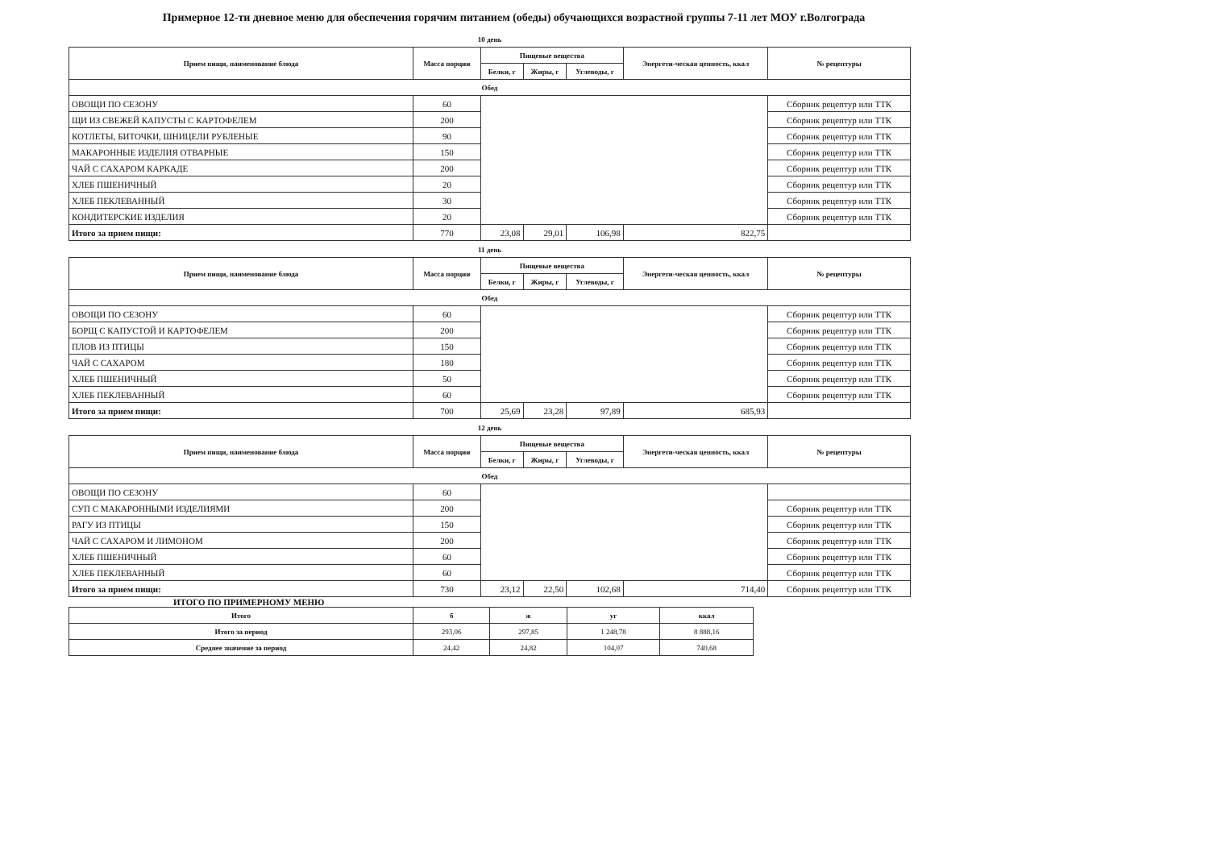Примерное 12-ти дневное меню для обеспечения горячим питанием (обеды) обучающихся возрастной группы 7-11 лет МОУ г.Волгограда
10 день
| Прием пищи, наименование блюда | Масса порции | Пищевые вещества | | | Энергети-ческая ценность, ккал | № рецептуры |
| --- | --- | --- | --- | --- | --- | --- |
| | | Белки, г | Жиры, г | Углеводы, г | | |
| Обед | | | | | | |
| ОВОЩИ ПО СЕЗОНУ | 60 | | | | | Сборник рецептур или ТТК |
| ЩИ ИЗ СВЕЖЕЙ КАПУСТЫ С КАРТОФЕЛЕМ | 200 | | | | | Сборник рецептур или ТТК |
| КОТЛЕТЫ, БИТОЧКИ, ШНИЦЕЛИ РУБЛЕНЫЕ | 90 | | | | | Сборник рецептур или ТТК |
| МАКАРОННЫЕ ИЗДЕЛИЯ ОТВАРНЫЕ | 150 | | | | | Сборник рецептур или ТТК |
| ЧАЙ С САХАРОМ КАРКАДЕ | 200 | | | | | Сборник рецептур или ТТК |
| ХЛЕБ ПШЕНИЧНЫЙ | 20 | | | | | Сборник рецептур или ТТК |
| ХЛЕБ ПЕКЛЕВАННЫЙ | 30 | | | | | Сборник рецептур или ТТК |
| КОНДИТЕРСКИЕ ИЗДЕЛИЯ | 20 | | | | | Сборник рецептур или ТТК |
| Итого за прием пищи: | 770 | 23,08 | 29,01 | 106,98 | 822,75 | |
11 день
| Прием пищи, наименование блюда | Масса порции | Пищевые вещества | | | Энергети-ческая ценность, ккал | № рецептуры |
| --- | --- | --- | --- | --- | --- | --- |
| | | Белки, г | Жиры, г | Углеводы, г | | |
| Обед | | | | | | |
| ОВОЩИ ПО СЕЗОНУ | 60 | | | | | Сборник рецептур или ТТК |
| БОРЩ С КАПУСТОЙ И КАРТОФЕЛЕМ | 200 | | | | | Сборник рецептур или ТТК |
| ПЛОВ ИЗ ПТИЦЫ | 150 | | | | | Сборник рецептур или ТТК |
| ЧАЙ С САХАРОМ | 180 | | | | | Сборник рецептур или ТТК |
| ХЛЕБ ПШЕНИЧНЫЙ | 50 | | | | | Сборник рецептур или ТТК |
| ХЛЕБ ПЕКЛЕВАННЫЙ | 60 | | | | | Сборник рецептур или ТТК |
| Итого за прием пищи: | 700 | 25,69 | 23,28 | 97,89 | 685,93 | |
12 день
| Прием пищи, наименование блюда | Масса порции | Пищевые вещества | | | Энергети-ческая ценность, ккал | № рецептуры |
| --- | --- | --- | --- | --- | --- | --- |
| | | Белки, г | Жиры, г | Углеводы, г | | |
| Обед | | | | | | |
| ОВОЩИ ПО СЕЗОНУ | 60 | | | | | |
| СУП С МАКАРОННЫМИ ИЗДЕЛИЯМИ | 200 | | | | | Сборник рецептур или ТТК |
| РАГУ ИЗ ПТИЦЫ | 150 | | | | | Сборник рецептур или ТТК |
| ЧАЙ С САХАРОМ И ЛИМОНОМ | 200 | | | | | Сборник рецептур или ТТК |
| ХЛЕБ ПШЕНИЧНЫЙ | 60 | | | | | Сборник рецептур или ТТК |
| ХЛЕБ ПЕКЛЕВАННЫЙ | 60 | | | | | Сборник рецептур или ТТК |
| Итого за прием пищи: | 730 | 23,12 | 22,50 | 102,68 | 714,40 | Сборник рецептур или ТТК |
ИТОГО ПО ПРИМЕРНОМУ МЕНЮ
| Итого | б | ж | уг | ккал |
| --- | --- | --- | --- | --- |
| Итого за период | 293,06 | 297,85 | 1 248,78 | 8 888,16 |
| Среднее значение за период | 24,42 | 24,82 | 104,07 | 740,68 |